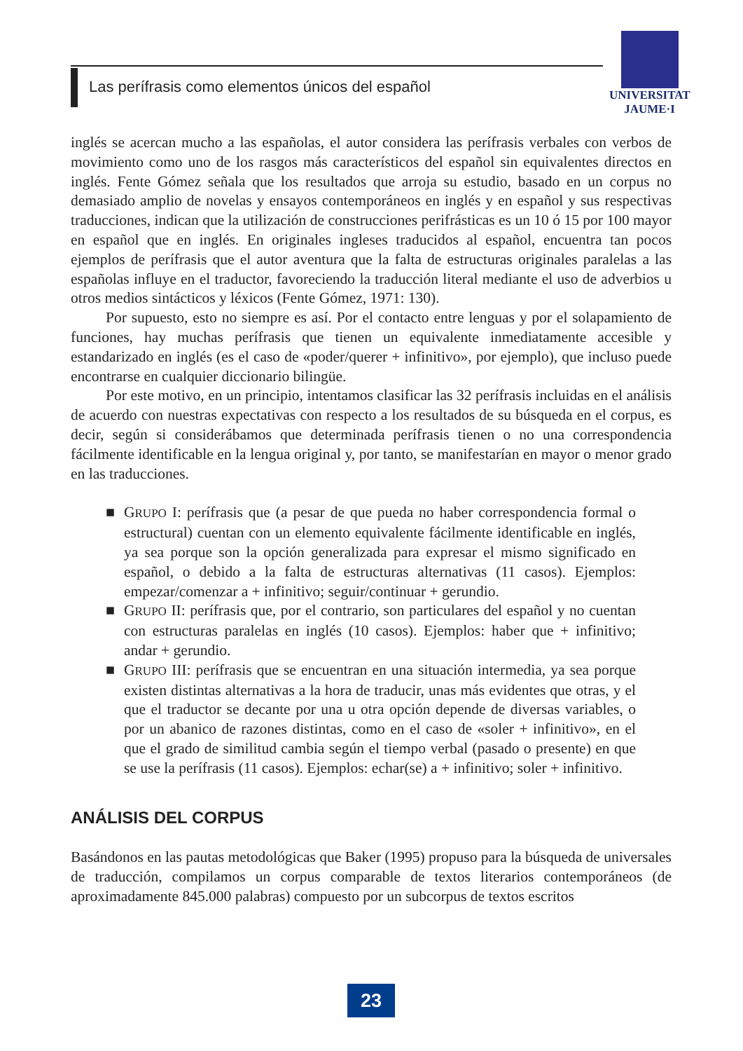Las perífrasis como elementos únicos del español
UNIVERSITAT
JAUME·I
inglés se acercan mucho a las españolas, el autor considera las perífrasis verbales con verbos de movimiento como uno de los rasgos más característicos del español sin equivalentes directos en inglés. Fente Gómez señala que los resultados que arroja su estudio, basado en un corpus no demasiado amplio de novelas y ensayos contemporáneos en inglés y en español y sus respectivas traducciones, indican que la utilización de construcciones perifrásticas es un 10 ó 15 por 100 mayor en español que en inglés. En originales ingleses traducidos al español, encuentra tan pocos ejemplos de perífrasis que el autor aventura que la falta de estructuras originales paralelas a las españolas influye en el traductor, favoreciendo la traducción literal mediante el uso de adverbios u otros medios sintácticos y léxicos (Fente Gómez, 1971: 130).
Por supuesto, esto no siempre es así. Por el contacto entre lenguas y por el solapamiento de funciones, hay muchas perífrasis que tienen un equivalente inmediatamente accesible y estandarizado en inglés (es el caso de «poder/querer + infinitivo», por ejemplo), que incluso puede encontrarse en cualquier diccionario bilingüe.
Por este motivo, en un principio, intentamos clasificar las 32 perífrasis incluidas en el análisis de acuerdo con nuestras expectativas con respecto a los resultados de su búsqueda en el corpus, es decir, según si considerábamos que determinada perífrasis tienen o no una correspondencia fácilmente identificable en la lengua original y, por tanto, se manifestarían en mayor o menor grado en las traducciones.
■ GRUPO I: perífrasis que (a pesar de que pueda no haber correspondencia formal o estructural) cuentan con un elemento equivalente fácilmente identificable en inglés, ya sea porque son la opción generalizada para expresar el mismo significado en español, o debido a la falta de estructuras alternativas (11 casos). Ejemplos: empezar/comenzar a + infinitivo; seguir/continuar + gerundio.
■ GRUPO II: perífrasis que, por el contrario, son particulares del español y no cuentan con estructuras paralelas en inglés (10 casos). Ejemplos: haber que + infinitivo; andar + gerundio.
■ GRUPO III: perífrasis que se encuentran en una situación intermedia, ya sea porque existen distintas alternativas a la hora de traducir, unas más evidentes que otras, y el que el traductor se decante por una u otra opción depende de diversas variables, o por un abanico de razones distintas, como en el caso de «soler + infinitivo», en el que el grado de similitud cambia según el tiempo verbal (pasado o presente) en que se use la perífrasis (11 casos). Ejemplos: echar(se) a + infinitivo; soler + infinitivo.
ANÁLISIS DEL CORPUS
Basándonos en las pautas metodológicas que Baker (1995) propuso para la búsqueda de universales de traducción, compilamos un corpus comparable de textos literarios contemporáneos (de aproximadamente 845.000 palabras) compuesto por un subcorpus de textos escritos
23